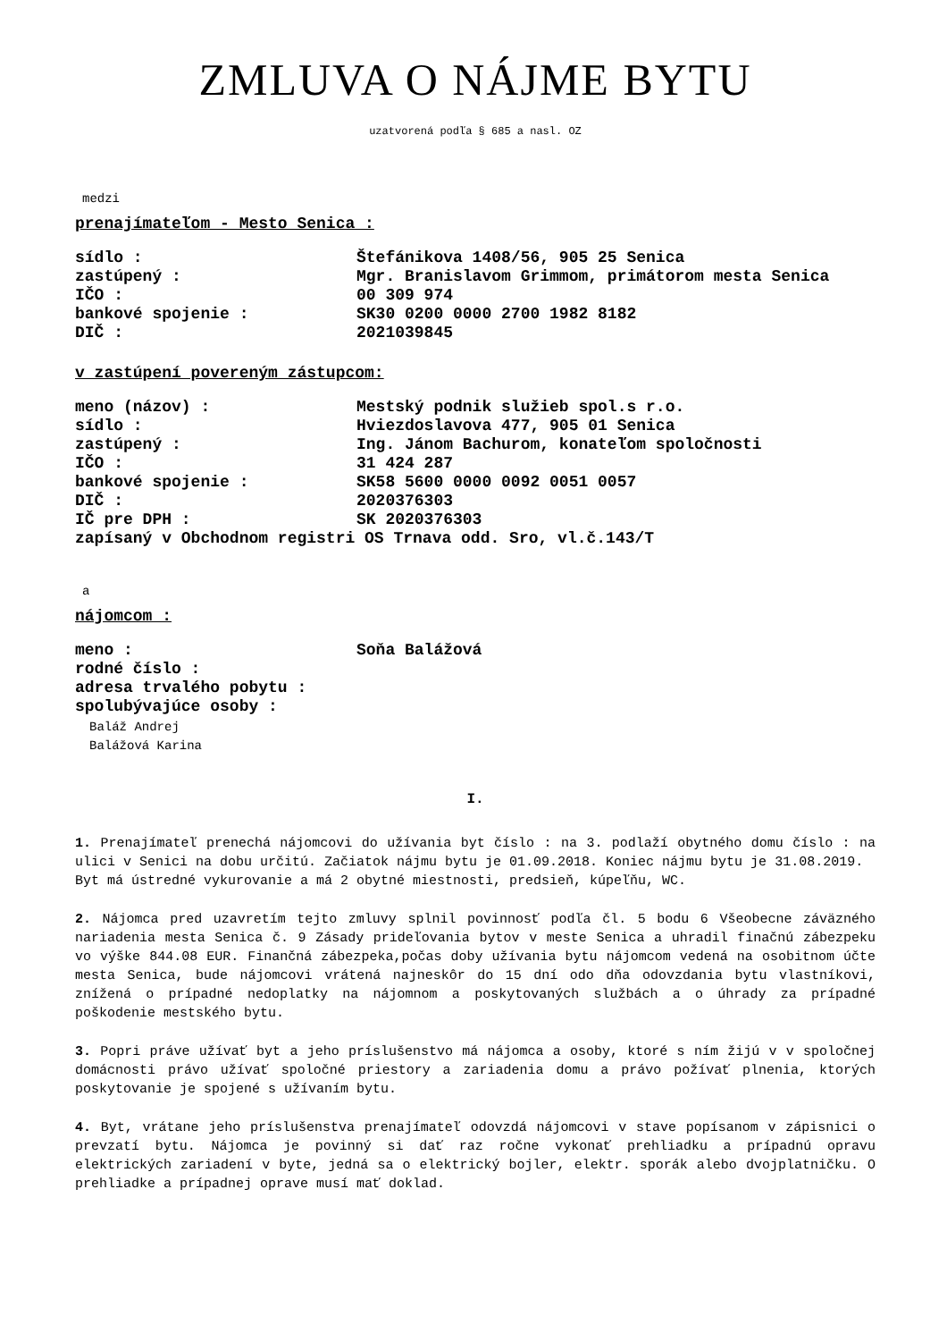ZMLUVA O NÁJME BYTU
uzatvorená podľa § 685 a nasl. OZ
medzi
prenajímateľom - Mesto Senica :
sídlo : Štefánikova 1408/56, 905 25 Senica
zastúpený : Mgr. Branislavom Grimmom, primátorom mesta Senica
IČO : 00 309 974
bankové spojenie : SK30 0200 0000 2700 1982 8182
DIČ : 2021039845
v zastúpení povereným zástupcom:
meno (názov) : Mestský podnik služieb spol.s r.o.
sídlo : Hviezdoslavova 477, 905 01 Senica
zastúpený : Ing. Jánom Bachurom, konateľom spoločnosti
IČO : 31 424 287
bankové spojenie : SK58 5600 0000 0092 0051 0057
DIČ : 2020376303
IČ pre DPH : SK 2020376303
zapísaný v Obchodnom registri OS Trnava odd. Sro, vl.č.143/T
a
nájomcom :
meno : Soňa Balážová
rodné číslo :
adresa trvalého pobytu :
spolubývajúce osoby :
Baláž Andrej
Balážová Karina
I.
1. Prenajímateľ prenechá nájomcovi do užívania byt číslo : na 3. podlaží obytného domu číslo : na ulici v Senici na dobu určitú. Začiatok nájmu bytu je 01.09.2018. Koniec nájmu bytu je 31.08.2019.
Byt má ústredné vykurovanie a má 2 obytné miestnosti, predsieň, kúpeľňu, WC.
2. Nájomca pred uzavretím tejto zmluvy splnil povinnosť podľa čl. 5 bodu 6 Všeobecne záväzného nariadenia mesta Senica č. 9 Zásady prideľovania bytov v meste Senica a uhradil finačnú zábezpeku vo výške 844.08 EUR. Finančná zábezpeka,počas doby užívania bytu nájomcom vedená na osobitnom účte mesta Senica, bude nájomcovi vrátená najneskôr do 15 dní odo dňa odovzdania bytu vlastníkovi, znížená o prípadné nedoplatky na nájomnom a poskytovaných službách a o úhrady za prípadné poškodenie mestského bytu.
3. Popri práve užívať byt a jeho príslušenstvo má nájomca a osoby, ktoré s ním žijú v v spoločnej domácnosti právo užívať spoločné priestory a zariadenia domu a právo požívať plnenia, ktorých poskytovanie je spojené s užívaním bytu.
4. Byt, vrátane jeho príslušenstva prenajímateľ odovzdá nájomcovi v stave popísanom v zápisnici o prevzatí bytu. Nájomca je povinný si dať raz ročne vykonať prehliadku a prípadnú opravu elektrických zariadení v byte, jedná sa o elektrický bojler, elektr. sporák alebo dvojplatničku. O prehliadke a prípadnej oprave musí mať doklad.